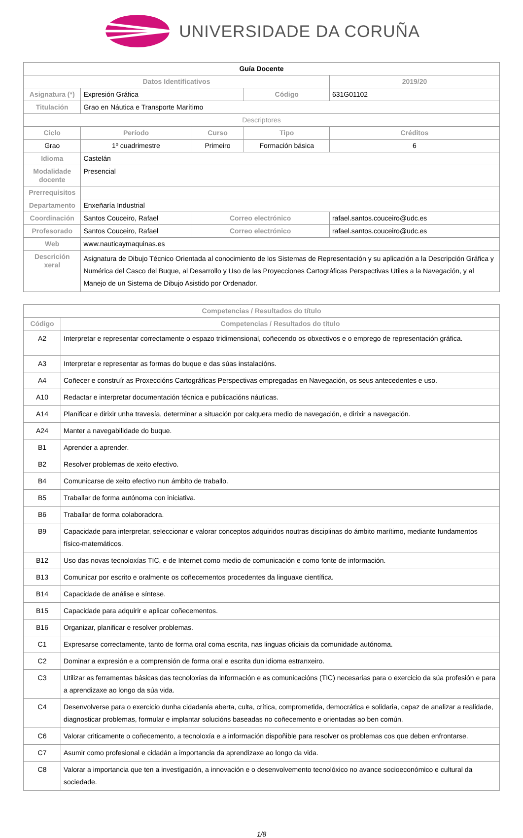UNIVERSIDADE DA CORUÑA
| Guía Docente | | | | |
| Datos Identificativos | | | | 2019/20 |
| Asignatura (*) | Expresión Gráfica | | Código | 631G01102 |
| Titulación | Grao en Náutica e Transporte Marítimo | | | |
| Descriptores | | | | |
| Ciclo | Período | Curso | Tipo | Créditos |
| Grao | 1º cuadrimestre | Primeiro | Formación básica | 6 |
| Idioma | Castelán | | | |
| Modalidade docente | Presencial | | | |
| Prerrequisitos | | | | |
| Departamento | Enxeñaría Industrial | | | |
| Coordinación | Santos Couceiro, Rafael | Correo electrónico | | rafael.santos.couceiro@udc.es |
| Profesorado | Santos Couceiro, Rafael | Correo electrónico | | rafael.santos.couceiro@udc.es |
| Web | www.nauticaymaquinas.es | | | |
| Descrición xeral | Asignatura de Dibujo Técnico Orientada al conocimiento de los Sistemas de Representación y su aplicación a la Descripción Gráfica y Numérica del Casco del Buque, al Desarrollo y Uso de las Proyecciones Cartográficas Perspectivas Utiles a la Navegación, y al Manejo de un Sistema de Dibujo Asistido por Ordenador. | | | |
| Competencias / Resultados do título | |
| --- | --- |
| Código | Competencias / Resultados do título |
| A2 | Interpretar e representar correctamente o espazo tridimensional, coñecendo os obxectivos e o emprego de representación gráfica. |
| A3 | Interpretar e representar as formas do buque e das súas instalacións. |
| A4 | Coñecer e construír as Proxeccións Cartográficas Perspectivas empregadas en Navegación, os seus antecedentes e uso. |
| A10 | Redactar e interpretar documentación técnica e publicacións náuticas. |
| A14 | Planificar e dirixir unha travesía, determinar a situación por calquera medio de navegación, e dirixir a navegación. |
| A24 | Manter a navegabilidade do buque. |
| B1 | Aprender a aprender. |
| B2 | Resolver problemas de xeito efectivo. |
| B4 | Comunicarse de xeito efectivo nun ámbito de traballo. |
| B5 | Traballar de forma autónoma con iniciativa. |
| B6 | Traballar de forma colaboradora. |
| B9 | Capacidade para interpretar, seleccionar e valorar conceptos adquiridos noutras disciplinas do ámbito marítimo, mediante fundamentos físico-matemáticos. |
| B12 | Uso das novas tecnoloxías TIC, e de Internet como medio de comunicación e como fonte de información. |
| B13 | Comunicar por escrito e oralmente os coñecementos procedentes da linguaxe científica. |
| B14 | Capacidade de análise e síntese. |
| B15 | Capacidade para adquirir e aplicar coñecementos. |
| B16 | Organizar, planificar e resolver problemas. |
| C1 | Expresarse correctamente, tanto de forma oral coma escrita, nas linguas oficiais da comunidade autónoma. |
| C2 | Dominar a expresión e a comprensión de forma oral e escrita dun idioma estranxeiro. |
| C3 | Utilizar as ferramentas básicas das tecnoloxías da información e as comunicacións (TIC) necesarias para o exercicio da súa profesión e para a aprendizaxe ao longo da súa vida. |
| C4 | Desenvolverse para o exercicio dunha cidadanía aberta, culta, crítica, comprometida, democrática e solidaria, capaz de analizar a realidade, diagnosticar problemas, formular e implantar solucións baseadas no coñecemento e orientadas ao ben común. |
| C6 | Valorar criticamente o coñecemento, a tecnoloxía e a información dispoñible para resolver os problemas cos que deben enfrontarse. |
| C7 | Asumir como profesional e cidadán a importancia da aprendizaxe ao longo da vida. |
| C8 | Valorar a importancia que ten a investigación, a innovación e o desenvolvemento tecnolóxico no avance socioeconómico e cultural da sociedade. |
1/8